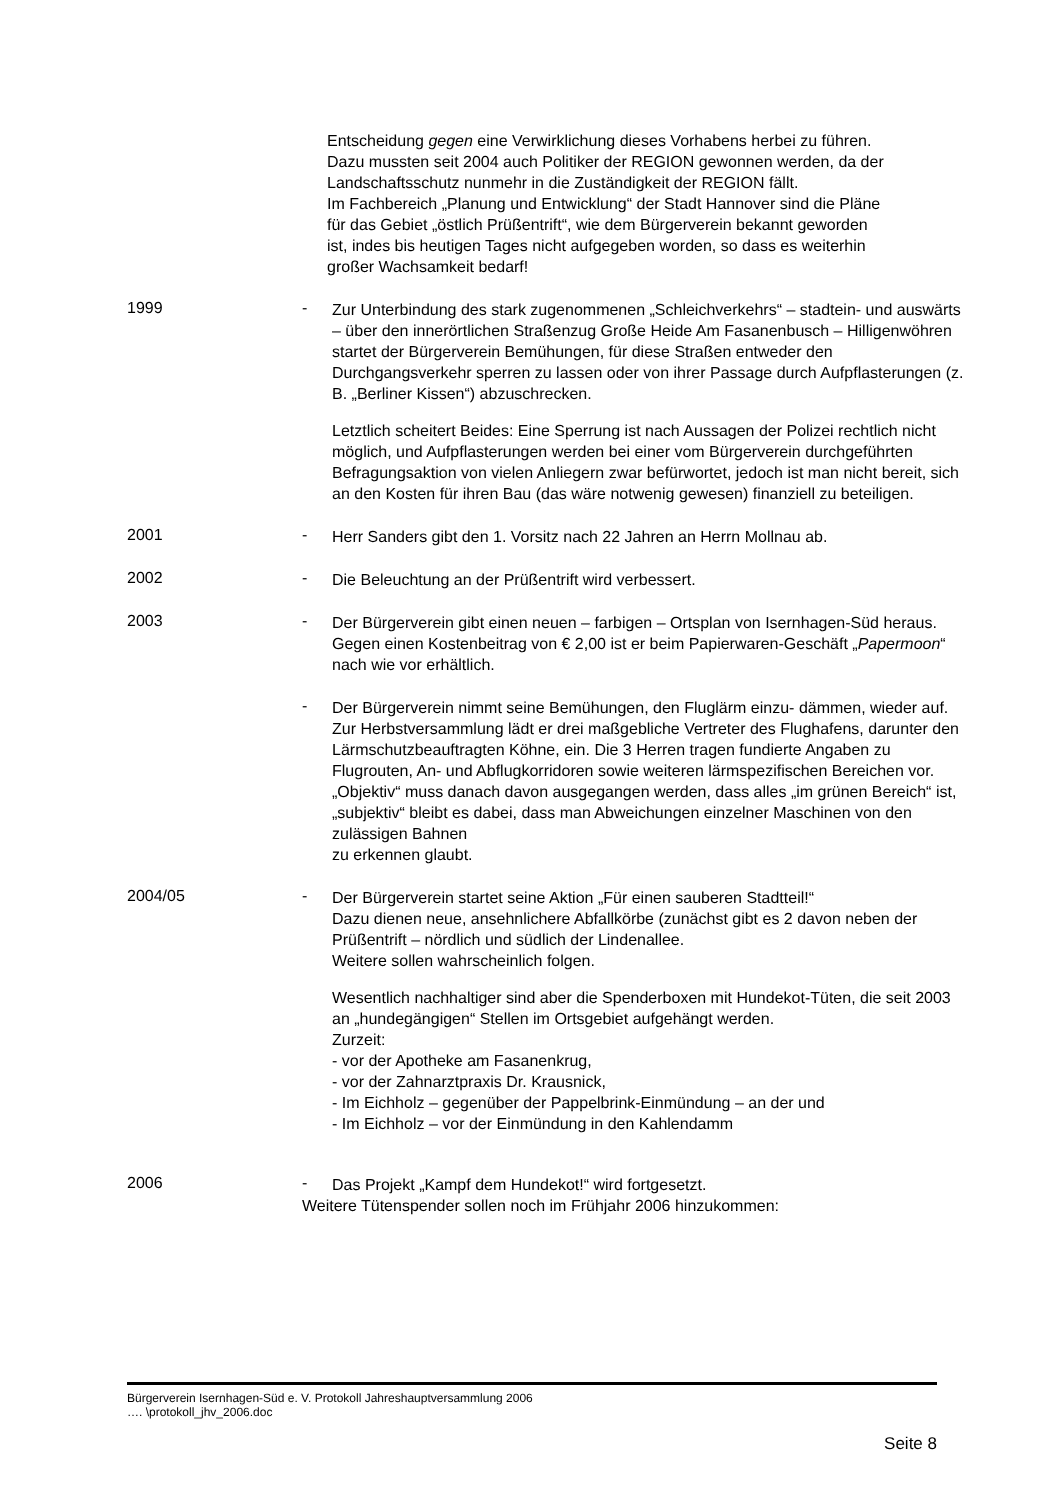Entscheidung gegen eine Verwirklichung dieses Vorhabens herbei zu führen. Dazu mussten seit 2004 auch Politiker der REGION gewonnen werden, da der Landschaftsschutz nunmehr in die Zuständigkeit der REGION fällt.
Im Fachbereich „Planung und Entwicklung“ der Stadt Hannover sind die Pläne für das Gebiet „östlich Prüßentrift“, wie dem Bürgerverein bekannt geworden ist, indes bis heutigen Tages nicht aufgegeben worden, so dass es weiterhin großer Wachsamkeit bedarf!
1999 -
Zur Unterbindung des stark zugenommenen „Schleichverkehrs“ – stadtein- und auswärts – über den innerörtlichen Straßenzug Große Heide Am Fasanenbusch – Hilligenwöhren startet der Bürgerverein Bemühungen, für diese Straßen entweder den Durchgangsverkehr sperren zu lassen oder von ihrer Passage durch Aufpflasterungen (z. B. „Berliner Kissen“) abzuschrecken.
Letztlich scheitert Beides: Eine Sperrung ist nach Aussagen der Polizei rechtlich nicht möglich, und Aufpflasterungen werden bei einer vom Bürgerverein durchgeführten Befragungsaktion von vielen Anliegern zwar befürwortet, jedoch ist man nicht bereit, sich an den Kosten für ihren Bau (das wäre notwenig gewesen) finanziell zu beteiligen.
2001 -
Herr Sanders gibt den 1. Vorsitz nach 22 Jahren an Herrn Mollnau ab.
2002 -
Die Beleuchtung an der Prüßentrift wird verbessert.
2003 -
Der Bürgerverein gibt einen neuen – farbigen – Ortsplan von Isernhagen-Süd heraus.
Gegen einen Kostenbeitrag von € 2,00 ist er beim Papierwaren-Geschäft „Papermoon“ nach wie vor erhältlich.
-
Der Bürgerverein nimmt seine Bemühungen, den Fluglärm einzu- dämmen, wieder auf. Zur Herbstversammlung lädt er drei maßgebliche Vertreter des Flughafens, darunter den Lärmschutzbeauftragten Köhne, ein. Die 3 Herren tragen fundierte Angaben zu Flugrouten, An- und Abflugkorridoren sowie weiteren lärmspezifischen Bereichen vor.
„Objektiv“ muss danach davon ausgegangen werden, dass alles „im grünen Bereich“ ist, „subjektiv“ bleibt es dabei, dass man Abweichungen einzelner Maschinen von den zulässigen Bahnen
zu erkennen glaubt.
2004/05 -
Der Bürgerverein startet seine Aktion „Für einen sauberen Stadtteil!“
Dazu dienen neue, ansehnlichere Abfallkörbe (zunächst gibt es 2 davon neben der Prüßentrift – nördlich und südlich der Lindenallee.
Weitere sollen wahrscheinlich folgen.
Wesentlich nachhaltiger sind aber die Spenderboxen mit Hundekot-Tüten, die seit 2003 an „hundegängigen“ Stellen im Ortsgebiet aufgehängt werden.
Zurzeit:
- vor der Apotheke am Fasanenkrug,
- vor der Zahnarztpraxis Dr. Krausnick,
- Im Eichholz – gegenüber der Pappelbrink-Einmündung – an der und
- Im Eichholz – vor der Einmündung in den Kahlendamm
2006 -
Das Projekt „Kampf dem Hundekot!“ wird fortgesetzt.
Weitere Tütenspender sollen noch im Frühjahr 2006 hinzukommen:
Bürgerverein Isernhagen-Süd e. V. Protokoll Jahreshauptversammlung 2006
…. \protokoll_jhv_2006.doc
Seite 8